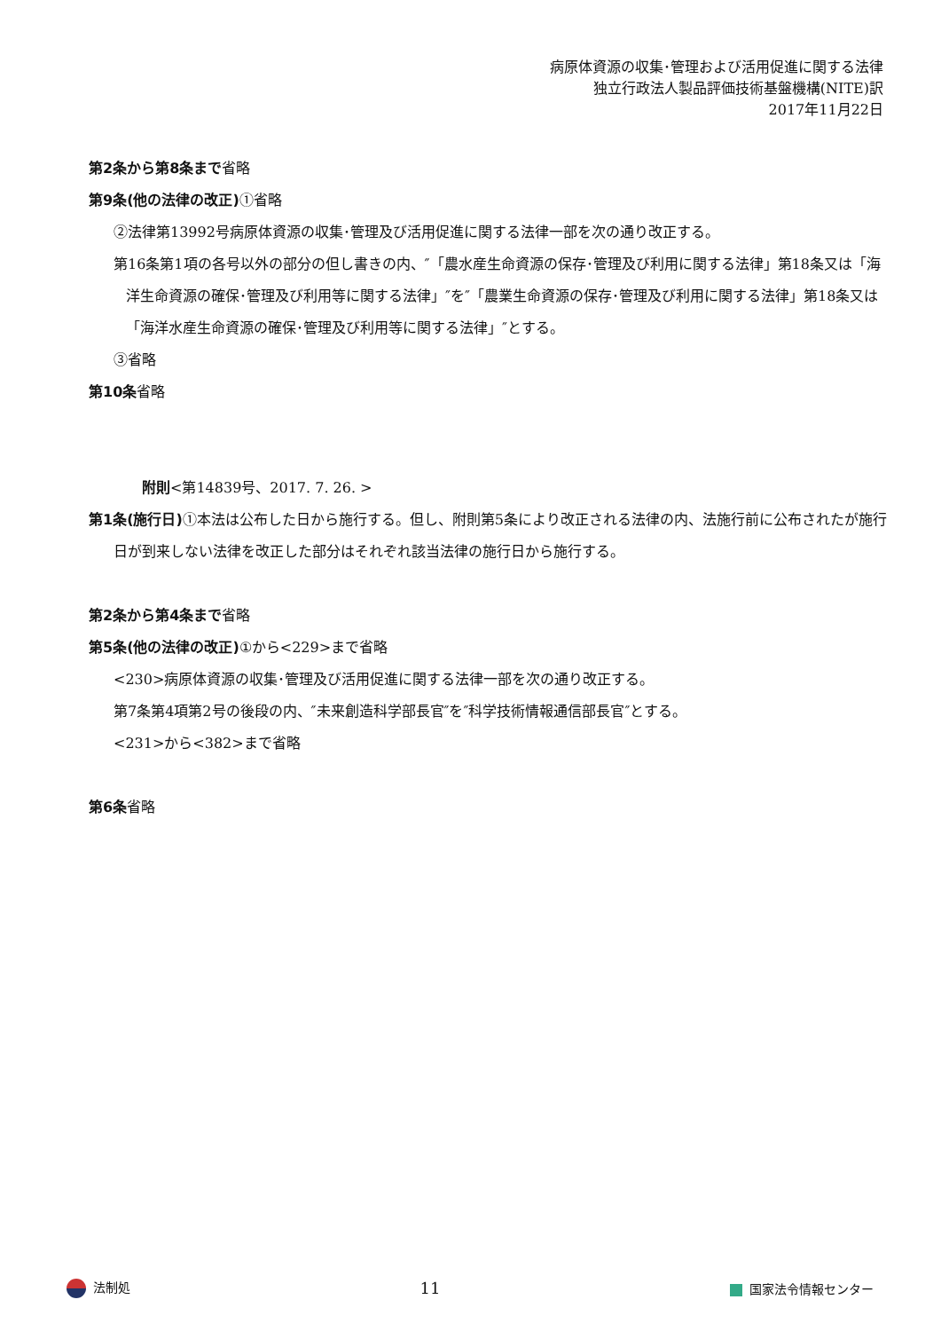病原体資源の収集･管理および活用促進に関する法律
独立行政法人製品評価技術基盤機構(NITE)訳
2017年11月22日
第2条から第8条まで省略
第9条(他の法律の改正) ①省略
②法律第13992号病原体資源の収集･管理及び活用促進に関する法律一部を次の通り改正する。
第16条第1項の各号以外の部分の但し書きの内、″「農水産生命資源の保存･管理及び利用に関する法律」第18条又は「海洋生命資源の確保･管理及び利用等に関する法律」″を″「農業生命資源の保存･管理及び利用に関する法律」第18条又は「海洋水産生命資源の確保･管理及び利用等に関する法律」″とする。
③省略
第10条省略
附則<第14839号、2017. 7. 26. >
第1条(施行日) ①本法は公布した日から施行する。但し、附則第5条により改正される法律の内、法施行前に公布されたが施行日が到来しない法律を改正した部分はそれぞれ該当法律の施行日から施行する。
第2条から第4条まで省略
第5条(他の法律の改正) ①から<229>まで省略
<230>病原体資源の収集･管理及び活用促進に関する法律一部を次の通り改正する。
第7条第4項第2号の後段の内、″未来創造科学部長官″を″科学技術情報通信部長官″とする。
<231>から<382>まで省略
第6条省略
法制処 11 国家法令情報センター